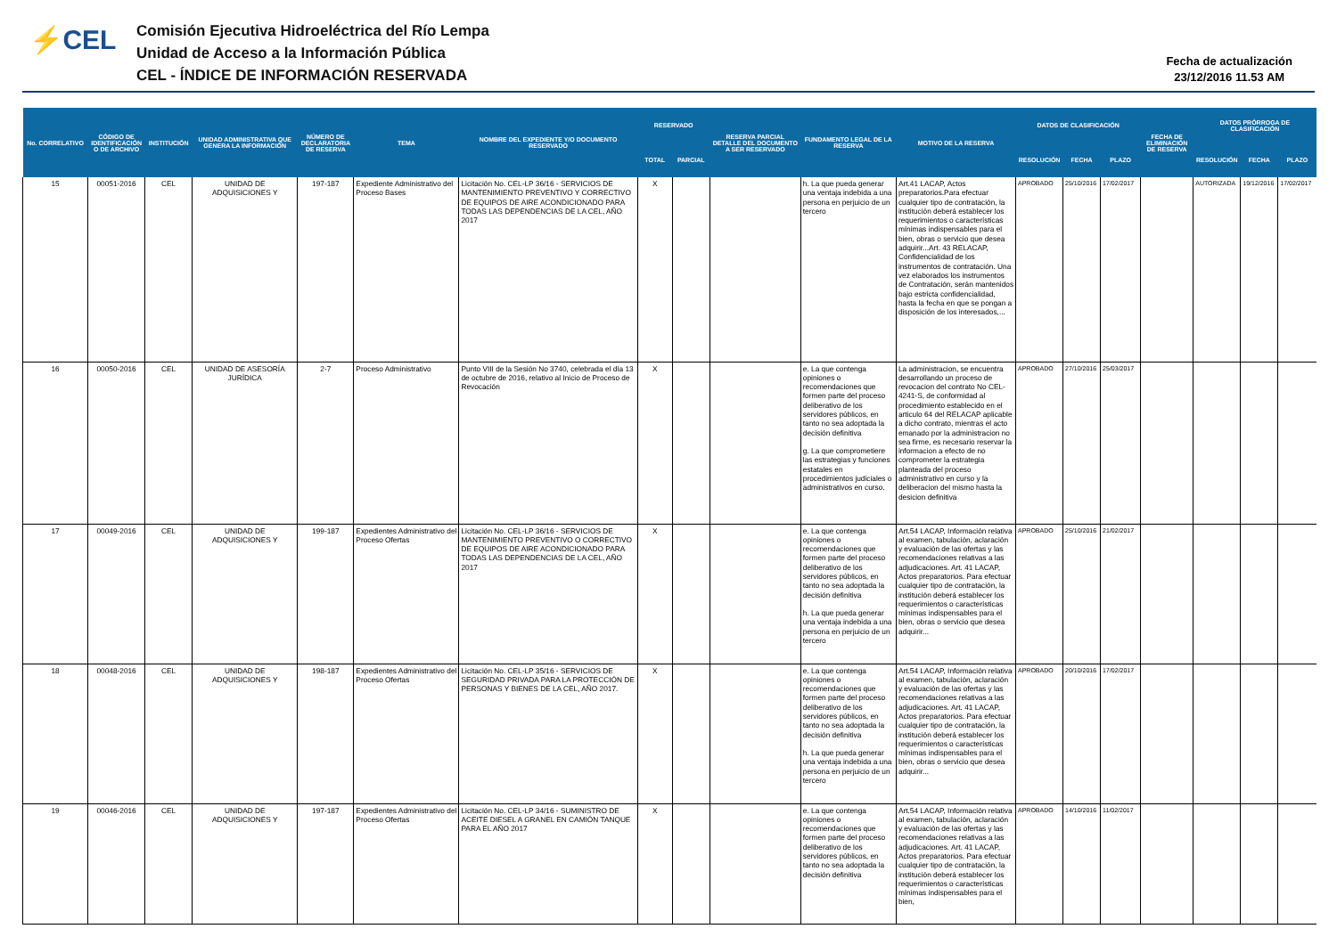⚡CEL
Comisión Ejecutiva Hidroeléctrica del Río Lempa
Unidad de Acceso a la Información Pública
CEL - ÍNDICE DE INFORMACIÓN RESERVADA
Fecha de actualización
23/12/2016 11.53 AM
| No. CORRELATIVO | CÓDIGO DE IDENTIFICACIÓN O DE ARCHIVO | INSTITUCIÓN | UNIDAD ADMINISTRATIVA QUE GENERA LA INFORMACIÓN | NÚMERO DE DECLARATORIA DE RESERVA | TEMA | NOMBRE DEL EXPEDIENTE Y/O DOCUMENTO RESERVADO | RESERVADO | | RESERVA PARCIAL DETALLE DEL DOCUMENTO A SER RESERVADO | FUNDAMENTO LEGAL DE LA RESERVA | MOTIVO DE LA RESERVA | DATOS DE CLASIFICACIÓN | | | FECHA DE ELIMINACIÓN DE RESERVA | DATOS PRÓRROGA DE CLASIFICACIÓN | | |
| --- | --- | --- | --- | --- | --- | --- | --- | --- | --- | --- | --- | --- | --- | --- | --- | --- | --- | --- |
| | | | | | | | TOTAL | PARCIAL | | | | RESOLUCIÓN | FECHA | PLAZO | | RESOLUCIÓN | FECHA | PLAZO |
| 15 | 00051-2016 | CEL | UNIDAD DE ADQUISICIONES Y | 197-187 | Expediente Administrativo del Proceso Bases | Licitación No. CEL-LP 36/16 - SERVICIOS DE MANTENIMIENTO PREVENTIVO Y CORRECTIVO DE EQUIPOS DE AIRE ACONDICIONADO PARA TODAS LAS DEPENDENCIAS DE LA CEL, AÑO 2017 | X | | | h. La que pueda generar una ventaja indebida a una persona en perjuicio de un tercero | Art.41 LACAP, Actos preparatorios.Para efectuar cualquier tipo de contratación, la institución deberá establecer los requerimientos o características mínimas indispensables para el bien, obras o servicio que desea adquirir...Art. 43 RELACAP, Confidencialidad de los instrumentos de contratación. Una vez elaborados los instrumentos de Contratación, serán mantenidos bajo estricta confidencialidad, hasta la fecha en que se pongan a disposición de los interesados,... | APROBADO | 25/10/2016 | 17/02/2017 | | AUTORIZADA | 19/12/2016 | 17/02/2017 |
| 16 | 00050-2016 | CEL | UNIDAD DE ASESORÍA JURÍDICA | 2-7 | Proceso Administrativo | Punto VIII de la Sesión No 3740, celebrada el día 13 de octubre de 2016, relativo al Inicio de Proceso de Revocación | X | | | e. La que contenga opiniones o recomendaciones que formen parte del proceso deliberativo de los servidores públicos, en tanto no sea adoptada la decisión definitiva g. La que comprometiere las estrategias y funciones estatales en procedimientos judiciales o administrativos en curso. | La administracion, se encuentra desarrollando un proceso de revocacion del contrato No CEL-4241-S, de conformidad al procedimiento establecido en el articulo 64 del RELACAP aplicable a dicho contrato, mientras el acto emanado por la administracion no sea firme, es necesario reservar la informacion a efecto de no comprometer la estrategia planteada del proceso administrativo en curso y la deliberacion del mismo hasta la desicion definitiva | APROBADO | 27/10/2016 | 25/03/2017 | | | | |
| 17 | 00049-2016 | CEL | UNIDAD DE ADQUISICIONES Y | 199-187 | Expedientes Administrativo del Proceso Ofertas | Licitación No. CEL-LP 36/16 - SERVICIOS DE MANTENIMIENTO PREVENTIVO O CORRECTIVO DE EQUIPOS DE AIRE ACONDICIONADO PARA TODAS LAS DEPENDENCIAS DE LA CEL, AÑO 2017 | X | | | e. La que contenga opiniones o recomendaciones que formen parte del proceso deliberativo de los servidores públicos, en tanto no sea adoptada la decisión definitiva h. La que pueda generar una ventaja indebida a una persona en perjuicio de un tercero | Art.54 LACAP, Información relativa al examen, tabulación, aclaración y evaluación de las ofertas y las recomendaciones relativas a las adjudicaciones. Art. 41 LACAP, Actos preparatorios. Para efectuar cualquier tipo de contratación, la institución deberá establecer los requerimientos o características mínimas indispensables para el bien, obras o servicio que desea adquirir... | APROBADO | 25/10/2016 | 21/02/2017 | | | | |
| 18 | 00048-2016 | CEL | UNIDAD DE ADQUISICIONES Y | 198-187 | Expedientes Administrativo del Proceso Ofertas | Licitación No. CEL-LP 35/16 - SERVICIOS DE SEGURIDAD PRIVADA PARA LA PROTECCIÓN DE PERSONAS Y BIENES DE LA CEL, AÑO 2017. | X | | | e. La que contenga opiniones o recomendaciones que formen parte del proceso deliberativo de los servidores públicos, en tanto no sea adoptada la decisión definitiva h. La que pueda generar una ventaja indebida a una persona en perjuicio de un tercero | Art.54 LACAP, Información relativa al examen, tabulación, aclaración y evaluación de las ofertas y las recomendaciones relativas a las adjudicaciones. Art. 41 LACAP, Actos preparatorios. Para efectuar cualquier tipo de contratación, la institución deberá establecer los requerimientos o características mínimas indispensables para el bien, obras o servicio que desea adquirir... | APROBADO | 20/10/2016 | 17/02/2017 | | | | |
| 19 | 00046-2016 | CEL | UNIDAD DE ADQUISICIONES Y | 197-187 | Expedientes Administrativo del Proceso Ofertas | Licitación No. CEL-LP 34/16 - SUMINISTRO DE ACEITE DIESEL A GRANEL EN CAMIÓN TANQUE PARA EL AÑO 2017 | X | | | e. La que contenga opiniones o recomendaciones que formen parte del proceso deliberativo de los servidores públicos, en tanto no sea adoptada la decisión definitiva | Art.54 LACAP, Información relativa al examen, tabulación, aclaración y evaluación de las ofertas y las recomendaciones relativas a las adjudicaciones. Art. 41 LACAP, Actos preparatorios. Para efectuar cualquier tipo de contratación, la institución deberá establecer los requerimientos o características mínimas indispensables para el bien, | APROBADO | 14/10/2016 | 11/02/2017 | | | | |